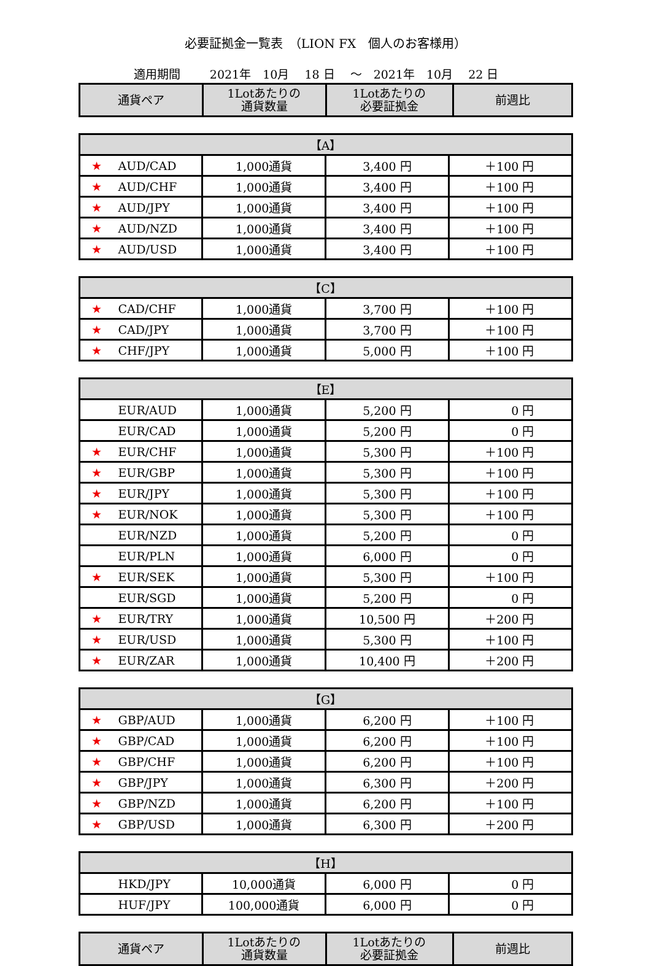必要証拠金一覧表　（LION FX　個人のお客様用）
適用期間 2021年　10月　 18 日　 ～　2021年　10月　 22 日
| 通貨ペア | 1Lotあたりの 通貨数量 | 1Lotあたりの 必要証拠金 | 前週比 |
| --- | --- | --- | --- |
| 【A】 | | | |
| ★ AUD/CAD | 1,000通貨 | 3,400 円 | ＋100 円 |
| ★ AUD/CHF | 1,000通貨 | 3,400 円 | ＋100 円 |
| ★ AUD/JPY | 1,000通貨 | 3,400 円 | ＋100 円 |
| ★ AUD/NZD | 1,000通貨 | 3,400 円 | ＋100 円 |
| ★ AUD/USD | 1,000通貨 | 3,400 円 | ＋100 円 |
| 【C】 | | | |
| ★ CAD/CHF | 1,000通貨 | 3,700 円 | ＋100 円 |
| ★ CAD/JPY | 1,000通貨 | 3,700 円 | ＋100 円 |
| ★ CHF/JPY | 1,000通貨 | 5,000 円 | ＋100 円 |
| 【E】 | | | |
| EUR/AUD | 1,000通貨 | 5,200 円 | 0 円 |
| EUR/CAD | 1,000通貨 | 5,200 円 | 0 円 |
| ★ EUR/CHF | 1,000通貨 | 5,300 円 | ＋100 円 |
| ★ EUR/GBP | 1,000通貨 | 5,300 円 | ＋100 円 |
| ★ EUR/JPY | 1,000通貨 | 5,300 円 | ＋100 円 |
| ★ EUR/NOK | 1,000通貨 | 5,300 円 | ＋100 円 |
| EUR/NZD | 1,000通貨 | 5,200 円 | 0 円 |
| EUR/PLN | 1,000通貨 | 6,000 円 | 0 円 |
| ★ EUR/SEK | 1,000通貨 | 5,300 円 | ＋100 円 |
| EUR/SGD | 1,000通貨 | 5,200 円 | 0 円 |
| ★ EUR/TRY | 1,000通貨 | 10,500 円 | ＋200 円 |
| ★ EUR/USD | 1,000通貨 | 5,300 円 | ＋100 円 |
| ★ EUR/ZAR | 1,000通貨 | 10,400 円 | ＋200 円 |
| 【G】 | | | |
| ★ GBP/AUD | 1,000通貨 | 6,200 円 | ＋100 円 |
| ★ GBP/CAD | 1,000通貨 | 6,200 円 | ＋100 円 |
| ★ GBP/CHF | 1,000通貨 | 6,200 円 | ＋100 円 |
| ★ GBP/JPY | 1,000通貨 | 6,300 円 | ＋200 円 |
| ★ GBP/NZD | 1,000通貨 | 6,200 円 | ＋100 円 |
| ★ GBP/USD | 1,000通貨 | 6,300 円 | ＋200 円 |
| 【H】 | | | |
| HKD/JPY | 10,000通貨 | 6,000 円 | 0 円 |
| HUF/JPY | 100,000通貨 | 6,000 円 | 0 円 |
| 通貨ペア | 1Lotあたりの 通貨数量 | 1Lotあたりの 必要証拠金 | 前週比 |
| --- | --- | --- | --- |